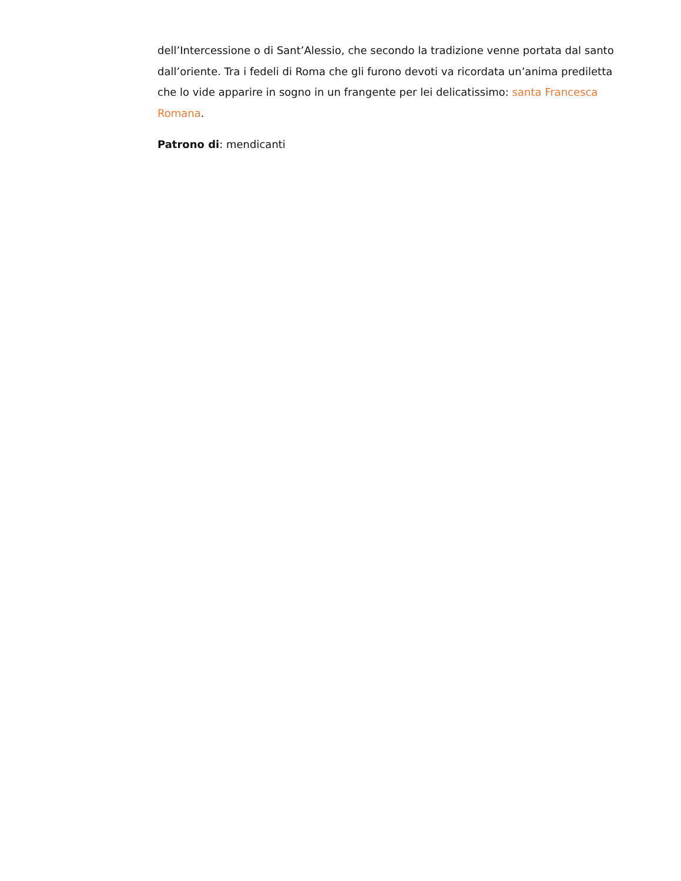dell’Intercessione o di Sant’Alessio, che secondo la tradizione venne portata dal santo dall’oriente. Tra i fedeli di Roma che gli furono devoti va ricordata un’anima prediletta che lo vide apparire in sogno in un frangente per lei delicatissimo: santa Francesca Romana.
Patrono di: mendicanti